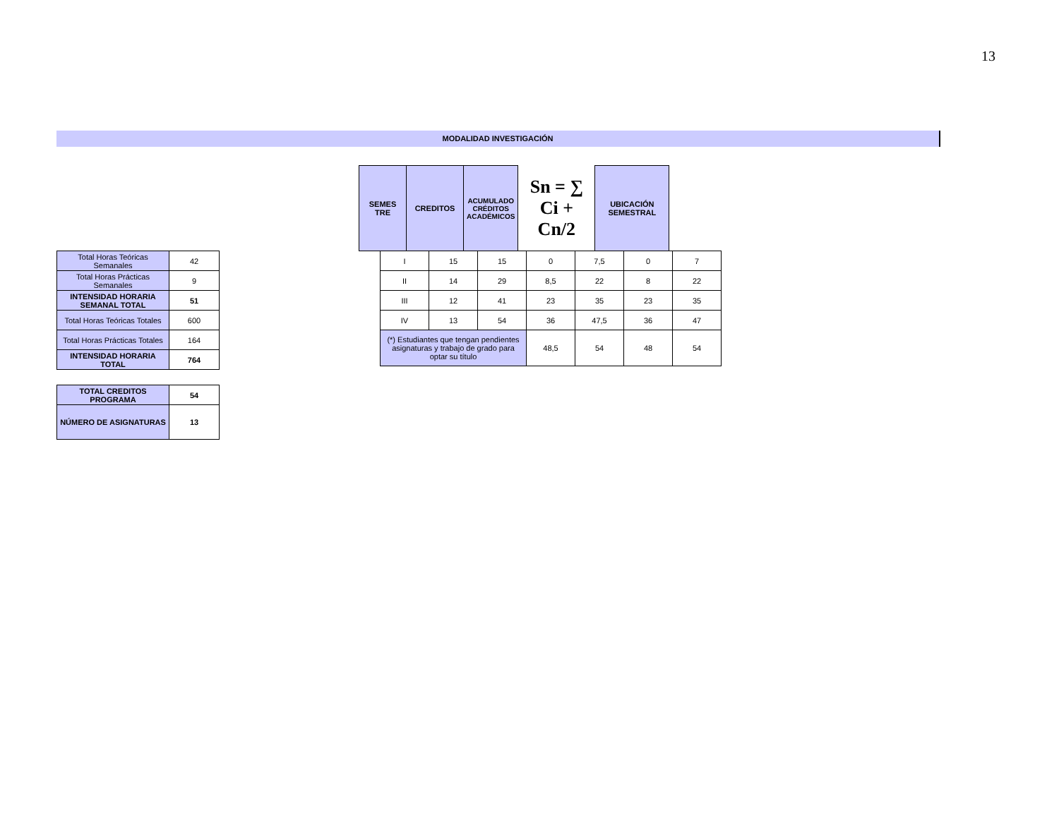13
MODALIDAD INVESTIGACIÓN
| SEMES TRE | CREDITOS | ACUMULADO CRÉDITOS ACADÉMICOS | Sn = ∑ Ci + Cn/2 | UBICACIÓN SEMESTRAL |
| --- | --- | --- | --- | --- |
| I | 15 | 15 | 0 | 7,5 | 0 | 7 |
| II | 14 | 29 | 8,5 | 22 | 8 | 22 |
| III | 12 | 41 | 23 | 35 | 23 | 35 |
| IV | 13 | 54 | 36 | 47,5 | 36 | 47 |
| (*) Estudiantes que tengan pendientes asignaturas y trabajo de grado para optar su título | | | 48,5 | 54 | 48 | 54 |
| Total Horas Teóricas Semanales | 42 |
| Total Horas Prácticas Semanales | 9 |
| INTENSIDAD HORARIA SEMANAL TOTAL | 51 |
| Total Horas Teóricas Totales | 600 |
| Total Horas Prácticas Totales | 164 |
| INTENSIDAD HORARIA TOTAL | 764 |
| TOTAL CREDITOS PROGRAMA | 54 |
| NÚMERO DE ASIGNATURAS | 13 |